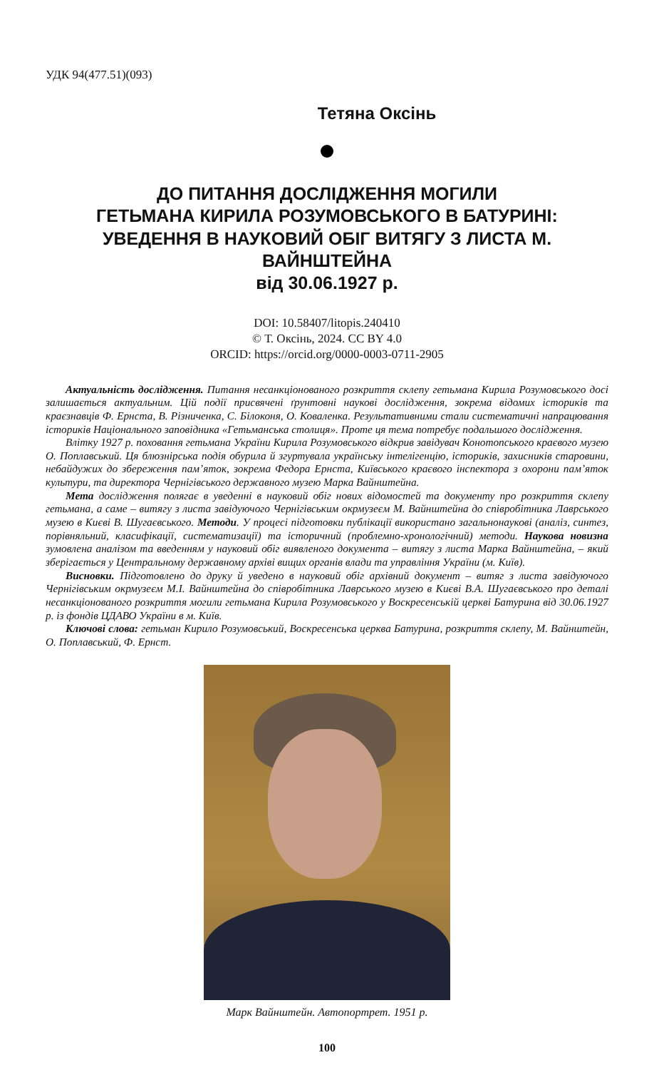УДК 94(477.51)(093)
Тетяна Оксінь
ДО ПИТАННЯ ДОСЛІДЖЕННЯ МОГИЛИ
ГЕТЬМАНА КИРИЛА РОЗУМОВСЬКОГО В БАТУРИНІ:
УВЕДЕННЯ В НАУКОВИЙ ОБІГ ВИТЯГУ З ЛИСТА М. ВАЙНШТЕЙНА
від 30.06.1927 р.
DOI: 10.58407/litopis.240410
© Т. Оксінь, 2024. CC BY 4.0
ORCID: https://orcid.org/0000-0003-0711-2905
Актуальність дослідження. Питання несанкціонованого розкриття склепу гетьмана Кирила Розумовського досі залишається актуальним. Цій події присвячені ґрунтовні наукові дослідження, зокрема відомих істориків та краєзнавців Ф. Ернста, В. Різниченка, С. Білоконя, О. Коваленка. Результативними стали систематичні напрацювання істориків Національного заповідника «Гетьманська столиця». Проте ця тема потребує подальшого дослідження.
Влітку 1927 р. поховання гетьмана України Кирила Розумовського відкрив завідувач Конотопського краєвого музею О. Поплавський. Ця блюзнірська подія обурила й згуртувала українську інтелігенцію, істориків, захисників старовини, небайдужих до збереження пам’яток, зокрема Федора Ернста, Київського краєвого інспектора з охорони пам’яток культури, та директора Чернігівського державного музею Марка Вайнштейна.
Мета дослідження полягає в уведенні в науковий обіг нових відомостей та документу про розкриття склепу гетьмана, а саме – витягу з листа завідуючого Чернігівським окрмузеєм М. Вайнштейна до співробітника Лаврського музею в Києві В. Шугаєвського. Методи. У процесі підготовки публікації використано загальнонаукові (аналіз, синтез, порівняльний, класифікації, систематизації) та історичний (проблемно-хронологічний) методи. Наукова новизна зумовлена аналізом та введенням у науковий обіг виявленого документа – витягу з листа Марка Вайнштейна, – який зберігається у Центральному державному архіві вищих органів влади та управління України (м. Київ).
Висновки. Підготовлено до друку й уведено в науковий обіг архівний документ – витяг з листа завідуючого Чернігівським окрмузеєм М.І. Вайнштейна до співробітника Лаврського музею в Києві В.А. Шугаєвського про деталі несанкціонованого розкриття могили гетьмана Кирила Розумовського у Воскресенській церкві Батурина від 30.06.1927 р. із фондів ЦДАВО України в м. Київ.
Ключові слова: гетьман Кирило Розумовський, Воскресенська церква Батурина, розкриття склепу, М. Вайнштейн, О. Поплавський, Ф. Ернст.
Марк Вайнштейн. Автопортрет. 1951 р.
100